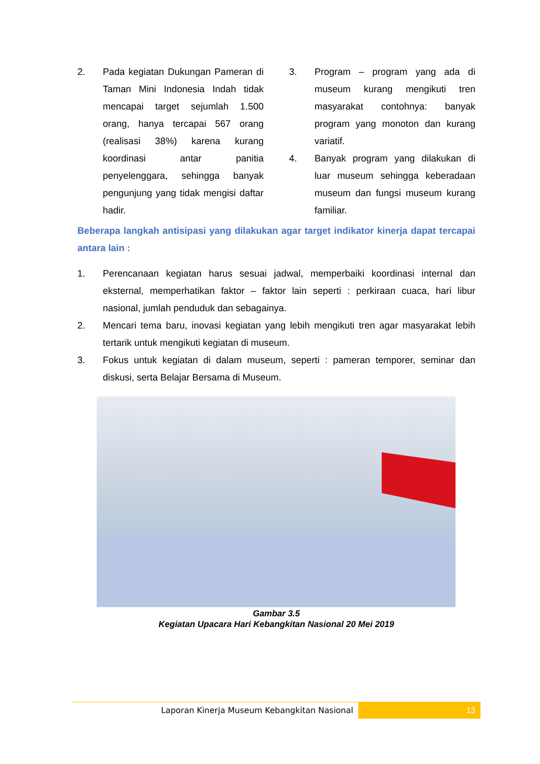2. Pada kegiatan Dukungan Pameran di Taman Mini Indonesia Indah tidak mencapai target sejumlah 1.500 orang, hanya tercapai 567 orang (realisasi 38%) karena kurang koordinasi antar panitia penyelenggara, sehingga banyak pengunjung yang tidak mengisi daftar hadir.
3. Program – program yang ada di museum kurang mengikuti tren masyarakat contohnya: banyak program yang monoton dan kurang variatif.
4. Banyak program yang dilakukan di luar museum sehingga keberadaan museum dan fungsi museum kurang familiar.
Beberapa langkah antisipasi yang dilakukan agar target indikator kinerja dapat tercapai antara lain :
1. Perencanaan kegiatan harus sesuai jadwal, memperbaiki koordinasi internal dan eksternal, memperhatikan faktor – faktor lain seperti : perkiraan cuaca, hari libur nasional, jumlah penduduk dan sebagainya.
2. Mencari tema baru, inovasi kegiatan yang lebih mengikuti tren agar masyarakat lebih tertarik untuk mengikuti kegiatan di museum.
3. Fokus untuk kegiatan di dalam museum, seperti : pameran temporer, seminar dan diskusi, serta Belajar Bersama di Museum.
Gambar 3.5
Kegiatan Upacara Hari Kebangkitan Nasional 20 Mei 2019
Laporan Kinerja Museum Kebangkitan Nasional
13